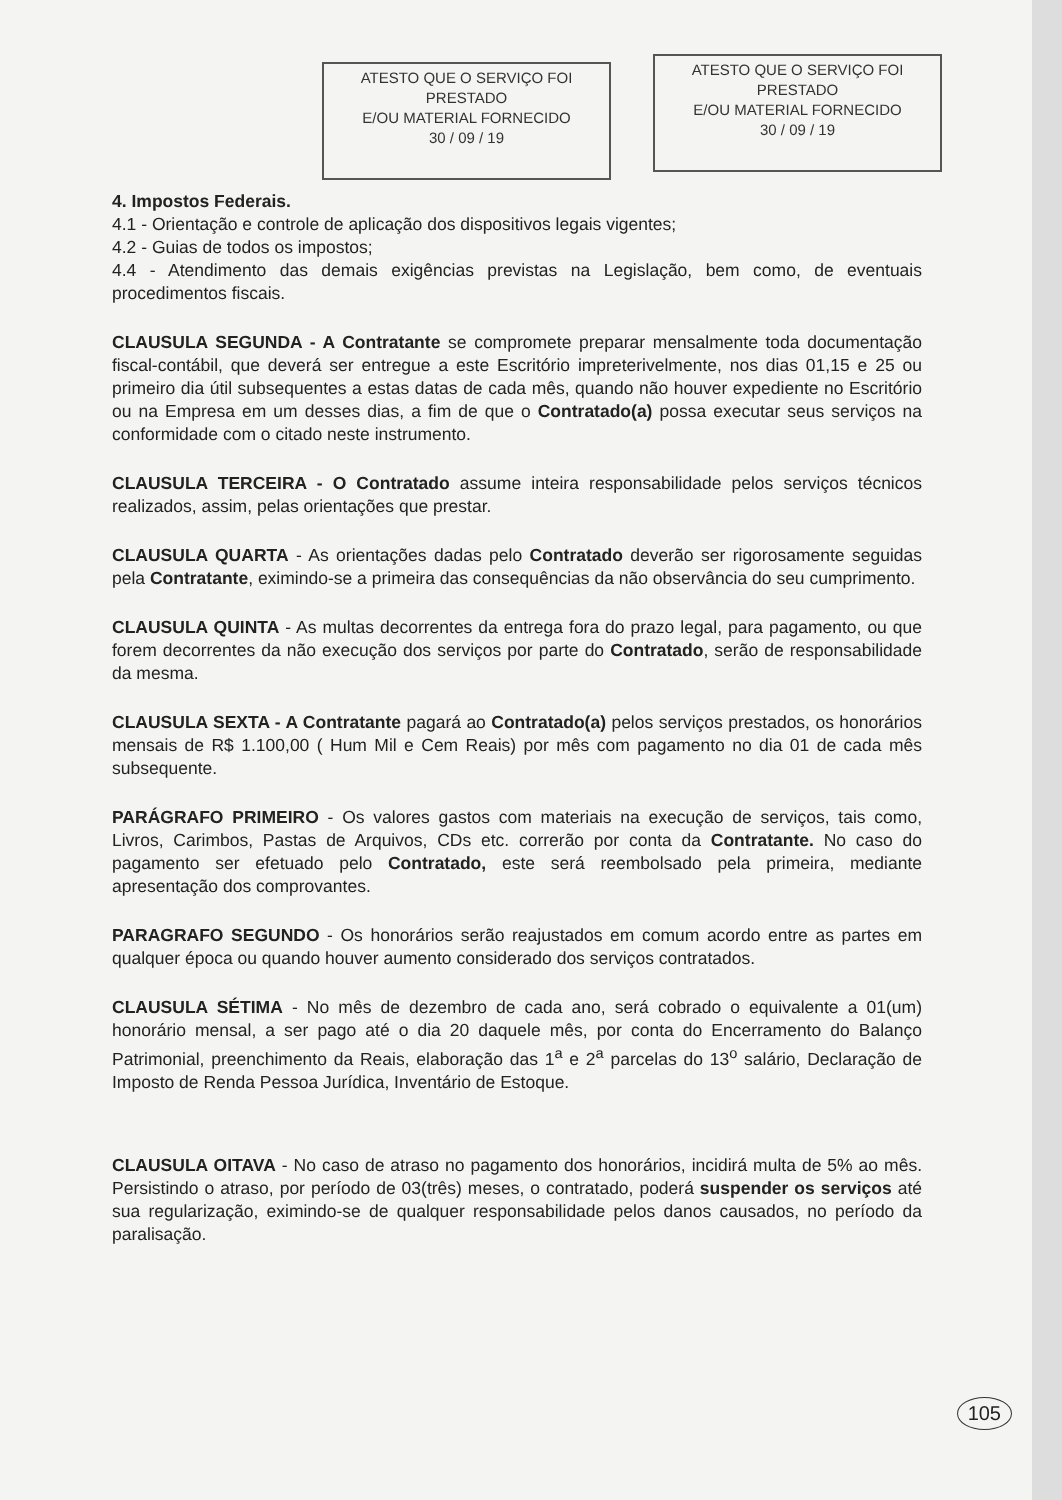ATESTO QUE O SERVIÇO FOI PRESTADO
E/OU MATERIAL FORNECIDO
30 / 09 / 19
ATESTO QUE O SERVIÇO FOI PRESTADO
E/OU MATERIAL FORNECIDO
30 / 09 / 19
4. Impostos Federais.
4.1 - Orientação e controle de aplicação dos dispositivos legais vigentes;
4.2 - Guias de todos os impostos;
4.4 - Atendimento das demais exigências previstas na Legislação, bem como, de eventuais procedimentos fiscais.
CLAUSULA SEGUNDA - A Contratante se compromete preparar mensalmente toda documentação fiscal-contábil, que deverá ser entregue a este Escritório impreterivelmente, nos dias 01,15 e 25 ou primeiro dia útil subsequentes a estas datas de cada mês, quando não houver expediente no Escritório ou na Empresa em um desses dias, a fim de que o Contratado(a) possa executar seus serviços na conformidade com o citado neste instrumento.
CLAUSULA TERCEIRA - O Contratado assume inteira responsabilidade pelos serviços técnicos realizados, assim, pelas orientações que prestar.
CLAUSULA QUARTA - As orientações dadas pelo Contratado deverão ser rigorosamente seguidas pela Contratante, eximindo-se a primeira das consequências da não observância do seu cumprimento.
CLAUSULA QUINTA - As multas decorrentes da entrega fora do prazo legal, para pagamento, ou que forem decorrentes da não execução dos serviços por parte do Contratado, serão de responsabilidade da mesma.
CLAUSULA SEXTA - A Contratante pagará ao Contratado(a) pelos serviços prestados, os honorários mensais de R$ 1.100,00 ( Hum Mil e Cem Reais) por mês com pagamento no dia 01 de cada mês subsequente.
PARÁGRAFO PRIMEIRO - Os valores gastos com materiais na execução de serviços, tais como, Livros, Carimbos, Pastas de Arquivos, CDs etc. correrão por conta da Contratante. No caso do pagamento ser efetuado pelo Contratado, este será reembolsado pela primeira, mediante apresentação dos comprovantes.
PARAGRAFO SEGUNDO - Os honorários serão reajustados em comum acordo entre as partes em qualquer época ou quando houver aumento considerado dos serviços contratados.
CLAUSULA SÉTIMA - No mês de dezembro de cada ano, será cobrado o equivalente a 01(um) honorário mensal, a ser pago até o dia 20 daquele mês, por conta do Encerramento do Balanço Patrimonial, preenchimento da Reais, elaboração das 1<sup>a</sup> e 2<sup>a</sup> parcelas do 13<sup>o</sup> salário, Declaração de Imposto de Renda Pessoa Jurídica, Inventário de Estoque.
CLAUSULA OITAVA - No caso de atraso no pagamento dos honorários, incidirá multa de 5% ao mês. Persistindo o atraso, por período de 03(três) meses, o contratado, poderá suspender os serviços até sua regularização, eximindo-se de qualquer responsabilidade pelos danos causados, no período da paralisação.
105